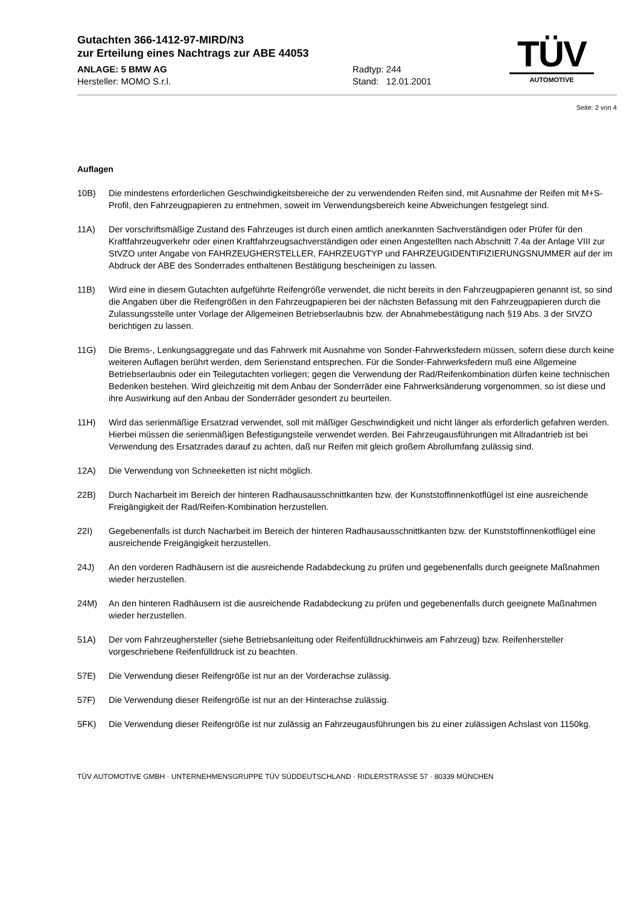TÜV
AUTOMOTIVE
Gutachten 366-1412-97-MIRD/N3
zur Erteilung eines Nachtrags zur ABE 44053
ANLAGE: 5 BMW AG
Hersteller: MOMO S.r.l.
Radtyp: 244
Stand: 12.01.2001
Seite: 2 von 4
Auflagen
10B) Die mindestens erforderlichen Geschwindigkeitsbereiche der zu verwendenden Reifen sind, mit Ausnahme der Reifen mit M+S-Profil, den Fahrzeugpapieren zu entnehmen, soweit im Verwendungsbereich keine Abweichungen festgelegt sind.
11A) Der vorschriftsmäßige Zustand des Fahrzeuges ist durch einen amtlich anerkannten Sachverständigen oder Prüfer für den Kraftfahrzeugverkehr oder einen Kraftfahrzeugsachverständigen oder einen Angestellten nach Abschnitt 7.4a der Anlage VIII zur StVZO unter Angabe von FAHRZEUGHERSTELLER, FAHRZEUGTYP und FAHRZEUGIDENTIFIZIERUNGSNUMMER auf der im Abdruck der ABE des Sonderrades enthaltenen Bestätigung bescheinigen zu lassen.
11B) Wird eine in diesem Gutachten aufgeführte Reifengröße verwendet, die nicht bereits in den Fahrzeugpapieren genannt ist, so sind die Angaben über die Reifengrößen in den Fahrzeugpapieren bei der nächsten Befassung mit den Fahrzeugpapieren durch die Zulassungsstelle unter Vorlage der Allgemeinen Betriebserlaubnis bzw. der Abnahmebestätigung nach §19 Abs. 3 der StVZO berichtigen zu lassen.
11G) Die Brems-, Lenkungsaggregate und das Fahrwerk mit Ausnahme von Sonder-Fahrwerksfedern müssen, sofern diese durch keine weiteren Auflagen berührt werden, dem Serienstand entsprechen. Für die Sonder-Fahrwerksfedern muß eine Allgemeine Betriebserlaubnis oder ein Teilegutachten vorliegen; gegen die Verwendung der Rad/Reifenkombination dürfen keine technischen Bedenken bestehen. Wird gleichzeitig mit dem Anbau der Sonderräder eine Fahrwerksänderung vorgenommen, so ist diese und ihre Auswirkung auf den Anbau der Sonderräder gesondert zu beurteilen.
11H) Wird das serienmäßige Ersatzrad verwendet, soll mit mäßiger Geschwindigkeit und nicht länger als erforderlich gefahren werden. Hierbei müssen die serienmäßigen Befestigungsteile verwendet werden. Bei Fahrzeugausführungen mit Allradantrieb ist bei Verwendung des Ersatzrades darauf zu achten, daß nur Reifen mit gleich großem Abrollumfang zulässig sind.
12A) Die Verwendung von Schneeketten ist nicht möglich.
22B) Durch Nacharbeit im Bereich der hinteren Radhausausschnittkanten bzw. der Kunststoffinnenkotflügel ist eine ausreichende Freigängigkeit der Rad/Reifen-Kombination herzustellen.
22I) Gegebenenfalls ist durch Nacharbeit im Bereich der hinteren Radhausausschnittkanten bzw. der Kunststoffinnenkotflügel eine ausreichende Freigängigkeit herzustellen.
24J) An den vorderen Radhäusern ist die ausreichende Radabdeckung zu prüfen und gegebenenfalls durch geeignete Maßnahmen wieder herzustellen.
24M) An den hinteren Radhäusern ist die ausreichende Radabdeckung zu prüfen und gegebenenfalls durch geeignete Maßnahmen wieder herzustellen.
51A) Der vom Fahrzeughersteller (siehe Betriebsanleitung oder Reifenfülldruckhinweis am Fahrzeug) bzw. Reifenhersteller vorgeschriebene Reifenfülldruck ist zu beachten.
57E) Die Verwendung dieser Reifengröße ist nur an der Vorderachse zulässig.
57F) Die Verwendung dieser Reifengröße ist nur an der Hinterachse zulässig.
5FK) Die Verwendung dieser Reifengröße ist nur zulässig an Fahrzeugausführungen bis zu einer zulässigen Achslast von 1150kg.
TÜV AUTOMOTIVE GMBH · UNTERNEHMENSGRUPPE TÜV SÜDDEUTSCHLAND · RIDLERSTRASSE 57 · 80339 MÜNCHEN